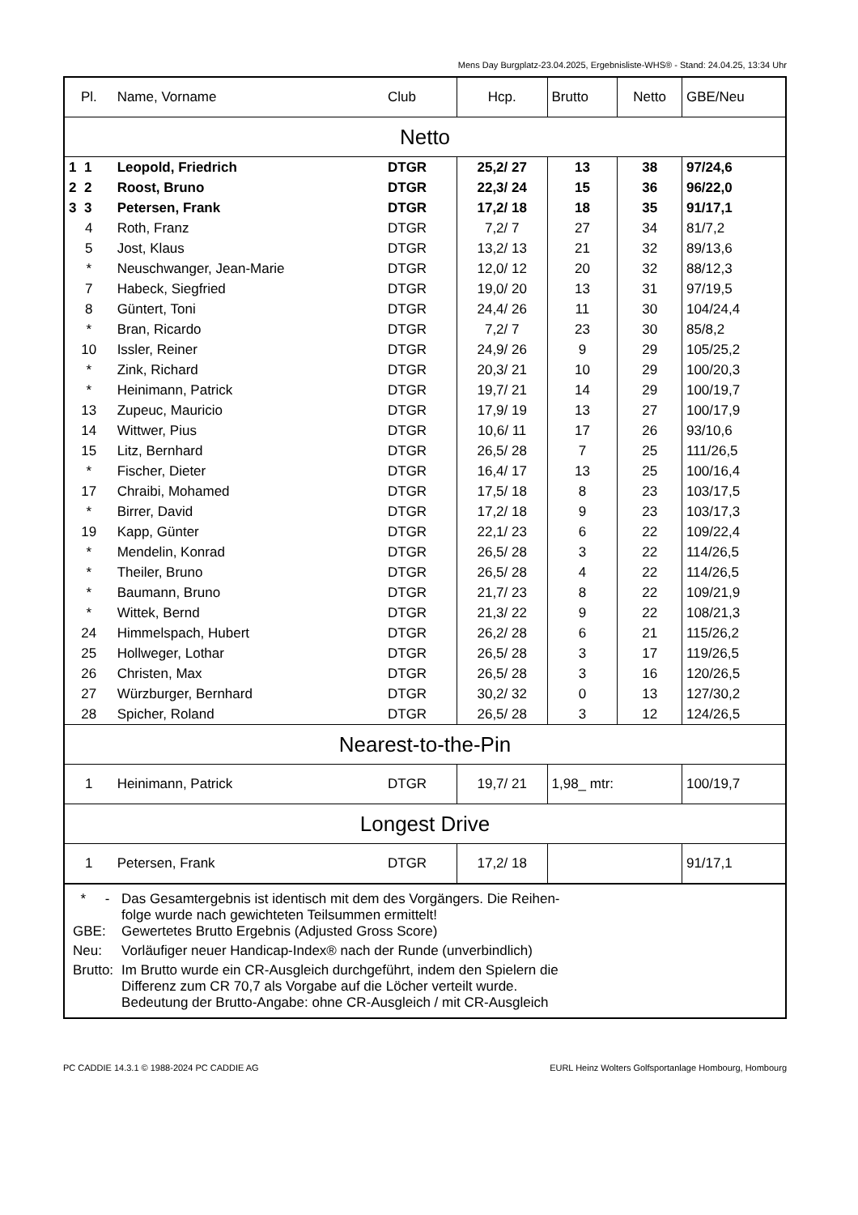Mens Day Burgplatz-23.04.2025, Ergebnisliste-WHS® - Stand: 24.04.25, 13:34 Uhr
| Pl. | Name, Vorname | Club | Hcp. | Brutto | Netto | GBE/Neu |
| --- | --- | --- | --- | --- | --- | --- |
| Netto | | | | | | |
| 1 1 | Leopold, Friedrich | DTGR | 25,2/ 27 | 13 | 38 | 97/24,6 |
| 2 2 | Roost, Bruno | DTGR | 22,3/ 24 | 15 | 36 | 96/22,0 |
| 3 3 | Petersen, Frank | DTGR | 17,2/ 18 | 18 | 35 | 91/17,1 |
| 4 | Roth, Franz | DTGR | 7,2/ 7 | 27 | 34 | 81/7,2 |
| 5 | Jost, Klaus | DTGR | 13,2/ 13 | 21 | 32 | 89/13,6 |
| * | Neuschwanger, Jean-Marie | DTGR | 12,0/ 12 | 20 | 32 | 88/12,3 |
| 7 | Habeck, Siegfried | DTGR | 19,0/ 20 | 13 | 31 | 97/19,5 |
| 8 | Güntert, Toni | DTGR | 24,4/ 26 | 11 | 30 | 104/24,4 |
| * | Bran, Ricardo | DTGR | 7,2/ 7 | 23 | 30 | 85/8,2 |
| 10 | Issler, Reiner | DTGR | 24,9/ 26 | 9 | 29 | 105/25,2 |
| * | Zink, Richard | DTGR | 20,3/ 21 | 10 | 29 | 100/20,3 |
| * | Heinimann, Patrick | DTGR | 19,7/ 21 | 14 | 29 | 100/19,7 |
| 13 | Zupeuc, Mauricio | DTGR | 17,9/ 19 | 13 | 27 | 100/17,9 |
| 14 | Wittwer, Pius | DTGR | 10,6/ 11 | 17 | 26 | 93/10,6 |
| 15 | Litz, Bernhard | DTGR | 26,5/ 28 | 7 | 25 | 111/26,5 |
| * | Fischer, Dieter | DTGR | 16,4/ 17 | 13 | 25 | 100/16,4 |
| 17 | Chraibi, Mohamed | DTGR | 17,5/ 18 | 8 | 23 | 103/17,5 |
| * | Birrer, David | DTGR | 17,2/ 18 | 9 | 23 | 103/17,3 |
| 19 | Kapp, Günter | DTGR | 22,1/ 23 | 6 | 22 | 109/22,4 |
| * | Mendelin, Konrad | DTGR | 26,5/ 28 | 3 | 22 | 114/26,5 |
| * | Theiler, Bruno | DTGR | 26,5/ 28 | 4 | 22 | 114/26,5 |
| * | Baumann, Bruno | DTGR | 21,7/ 23 | 8 | 22 | 109/21,9 |
| * | Wittek, Bernd | DTGR | 21,3/ 22 | 9 | 22 | 108/21,3 |
| 24 | Himmelspach, Hubert | DTGR | 26,2/ 28 | 6 | 21 | 115/26,2 |
| 25 | Hollweger, Lothar | DTGR | 26,5/ 28 | 3 | 17 | 119/26,5 |
| 26 | Christen, Max | DTGR | 26,5/ 28 | 3 | 16 | 120/26,5 |
| 27 | Würzburger, Bernhard | DTGR | 30,2/ 32 | 0 | 13 | 127/30,2 |
| 28 | Spicher, Roland | DTGR | 26,5/ 28 | 3 | 12 | 124/26,5 |
| Nearest-to-the-Pin | | | | | | |
| 1 | Heinimann, Patrick | DTGR | 19,7/ 21 | 1,98_ mtr: | | 100/19,7 |
| Longest Drive | | | | | | |
| 1 | Petersen, Frank | DTGR | 17,2/ 18 | | | 91/17,1 |
| / * - / Das Gesamtergebnis ist identisch mit dem des Vorgängers. Die Reihen- folge wurde nach gewichteten Teilsummen ermittelt! / / GBE: / Gewertetes Brutto Ergebnis (Adjusted Gross Score) / / Neu: / Vorläufiger neuer Handicap-Index® nach der Runde (unverbindlich) / / Brutto: / Im Brutto wurde ein CR-Ausgleich durchgeführt, indem den Spielern die Differenz zum CR 70,7 als Vorgabe auf die Löcher verteilt wurde. Bedeutung der Brutto-Angabe: ohne CR-Ausgleich / mit CR-Ausgleich / | | | | | | |
PC CADDIE 14.3.1 © 1988-2024 PC CADDIE AG EURL Heinz Wolters Golfsportanlage Hombourg, Hombourg